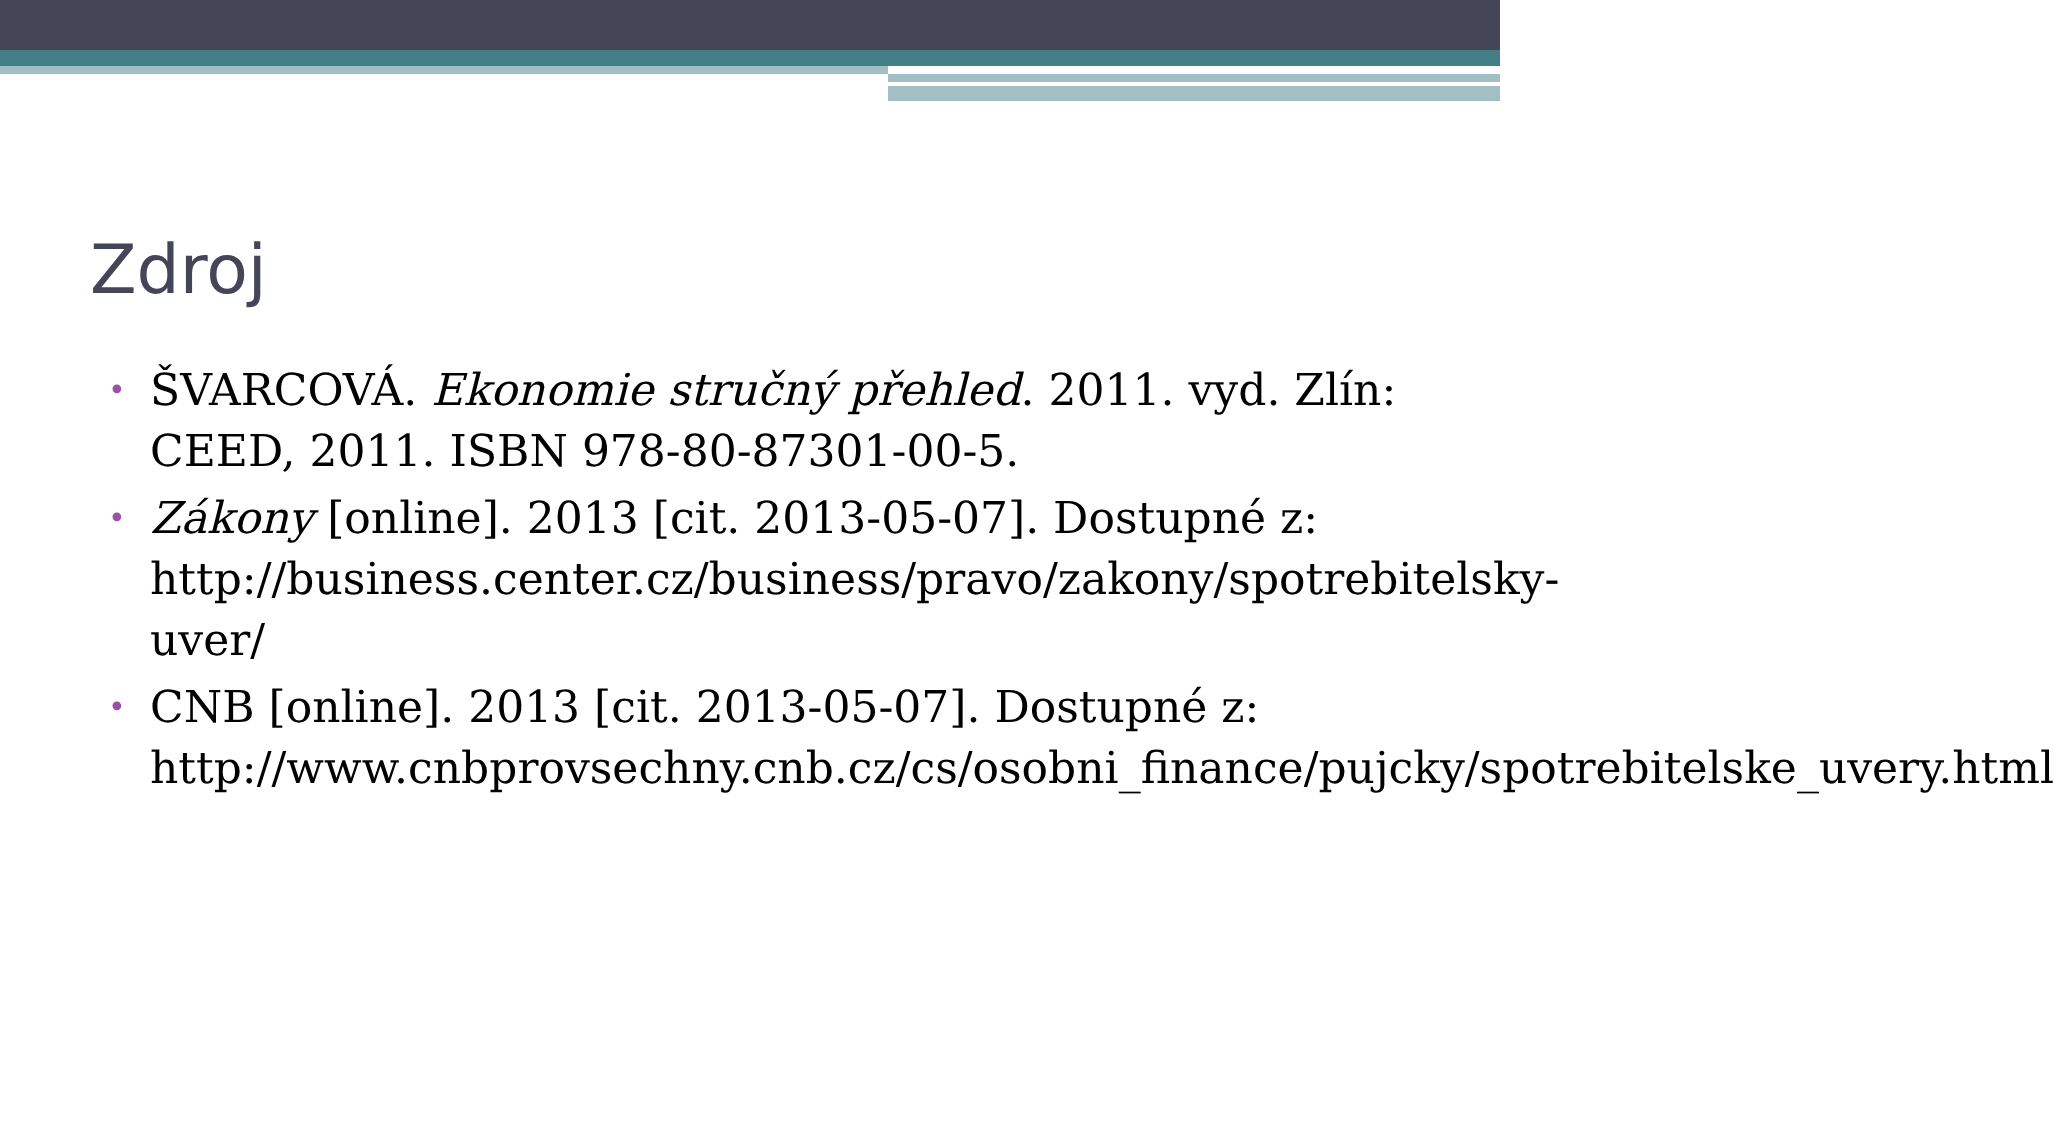Zdroj
• ŠVARCOVÁ. Ekonomie stručný přehled. 2011. vyd. Zlín: CEED, 2011. ISBN 978-80-87301-00-5.
• Zákony [online]. 2013 [cit. 2013-05-07]. Dostupné z: http://business.center.cz/business/pravo/zakony/spotrebitelsky-uver/
• CNB [online]. 2013 [cit. 2013-05-07]. Dostupné z: http://www.cnbprovsechny.cnb.cz/cs/osobni_finance/pujcky/spotrebitelske_uvery.html